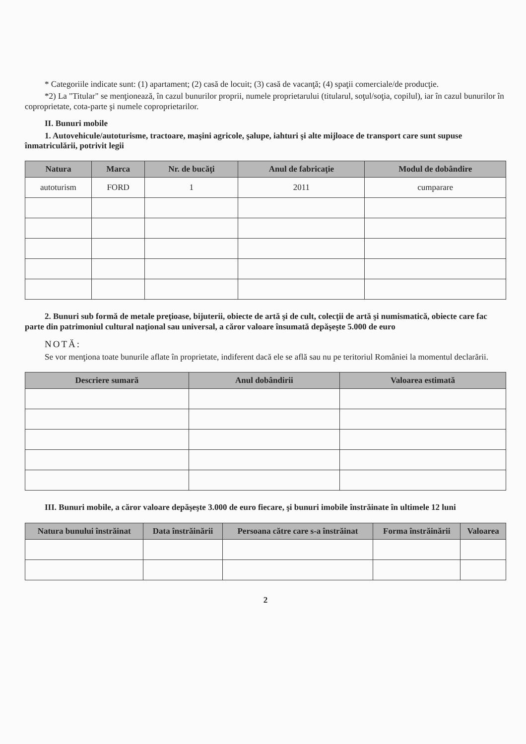* Categoriile indicate sunt: (1) apartament; (2) casă de locuit; (3) casă de vacanţă; (4) spaţii comerciale/de producţie.
*2) La "Titular" se menţionează, în cazul bunurilor proprii, numele proprietarului (titularul, soţul/soţia, copilul), iar în cazul bunurilor în coproprietate, cota-parte şi numele coproprietarilor.
II. Bunuri mobile
1. Autovehicule/autoturisme, tractoare, maşini agricole, şalupe, iahturi şi alte mijloace de transport care sunt supuse înmatriculării, potrivit legii
| Natura | Marca | Nr. de bucăţi | Anul de fabricaţie | Modul de dobândire |
| --- | --- | --- | --- | --- |
| autoturism | FORD | 1 | 2011 | cumparare |
2. Bunuri sub formă de metale preţioase, bijuterii, obiecte de artă şi de cult, colecţii de artă şi numismatică, obiecte care fac parte din patrimoniul cultural naţional sau universal, a căror valoare însumată depăşeşte 5.000 de euro
NOTĂ:
Se vor menţiona toate bunurile aflate în proprietate, indiferent dacă ele se află sau nu pe teritoriul României la momentul declarării.
| Descriere sumară | Anul dobândirii | Valoarea estimată |
| --- | --- | --- |
III. Bunuri mobile, a căror valoare depăşeşte 3.000 de euro fiecare, şi bunuri imobile înstrăinate în ultimele 12 luni
| Natura bunului înstrăinat | Data înstrăinării | Persoana către care s-a înstrăinat | Forma înstrăinării | Valoarea |
| --- | --- | --- | --- | --- |
2